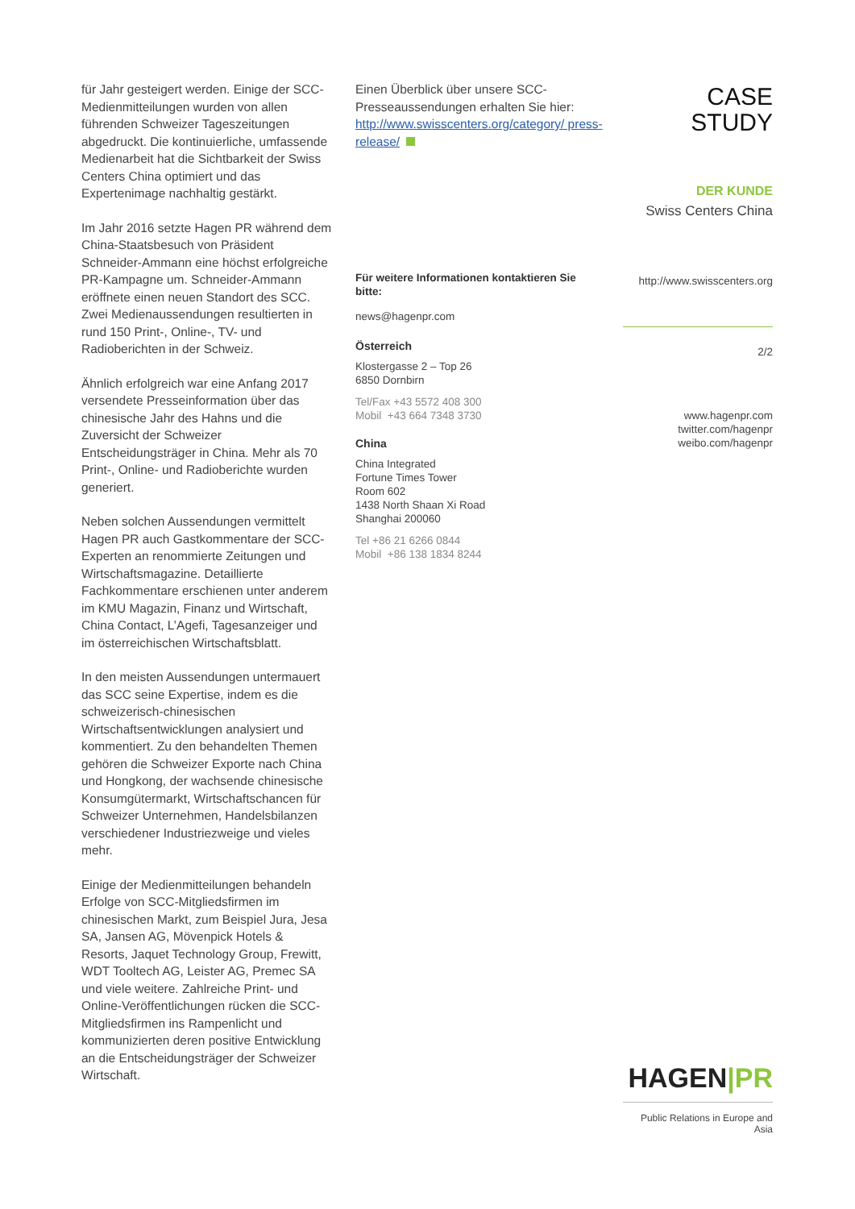für Jahr gesteigert werden. Einige der SCC-Medienmitteilungen wurden von allen führenden Schweizer Tageszeitungen abgedruckt. Die kontinuierliche, umfassende Medienarbeit hat die Sichtbarkeit der Swiss Centers China optimiert und das Expertenimage nachhaltig gestärkt.
Im Jahr 2016 setzte Hagen PR während dem China-Staatsbesuch von Präsident Schneider-Ammann eine höchst erfolgreiche PR-Kampagne um. Schneider-Ammann eröffnete einen neuen Standort des SCC. Zwei Medienaussendungen resultierten in rund 150 Print-, Online-, TV- und Radioberichten in der Schweiz.
Ähnlich erfolgreich war eine Anfang 2017 versendete Presseinformation über das chinesische Jahr des Hahns und die Zuversicht der Schweizer Entscheidungsträger in China. Mehr als 70 Print-, Online- und Radioberichte wurden generiert.
Neben solchen Aussendungen vermittelt Hagen PR auch Gastkommentare der SCC-Experten an renommierte Zeitungen und Wirtschaftsmagazine. Detaillierte Fachkommentare erschienen unter anderem im KMU Magazin, Finanz und Wirtschaft, China Contact, L’Agefi, Tagesanzeiger und im österreichischen Wirtschaftsblatt.
In den meisten Aussendungen untermauert das SCC seine Expertise, indem es die schweizerisch-chinesischen Wirtschaftsentwicklungen analysiert und kommentiert. Zu den behandelten Themen gehören die Schweizer Exporte nach China und Hongkong, der wachsende chinesische Konsumgütermarkt, Wirtschaftschancen für Schweizer Unternehmen, Handelsbilanzen verschiedener Industriezweige und vieles mehr.
Einige der Medienmitteilungen behandeln Erfolge von SCC-Mitgliedsfirmen im chinesischen Markt, zum Beispiel Jura, Jesa SA, Jansen AG, Mövenpick Hotels & Resorts, Jaquet Technology Group, Frewitt, WDT Tooltech AG, Leister AG, Premec SA und viele weitere. Zahlreiche Print- und Online-Veröffentlichungen rücken die SCC-Mitgliedsfirmen ins Rampenlicht und kommunizierten deren positive Entwicklung an die Entscheidungsträger der Schweizer Wirtschaft.
Einen Überblick über unsere SCC-Presseaussendungen erhalten Sie hier: http://www.swisscenters.org/category/ press-release/
Für weitere Informationen kontaktieren Sie bitte:
news@hagenpr.com
Österreich
Klostergasse 2 – Top 26
6850 Dornbirn
Tel/Fax +43 5572 408 300
Mobil +43 664 7348 3730
China
China Integrated
Fortune Times Tower
Room 602
1438 North Shaan Xi Road
Shanghai 200060
Tel +86 21 6266 0844
Mobil +86 138 1834 8244
CASE
STUDY
DER KUNDE
Swiss Centers China
http://www.swisscenters.org
2/2
www.hagenpr.com
twitter.com/hagenpr
weibo.com/hagenpr
HAGEN|PR
Public Relations in Europe and Asia